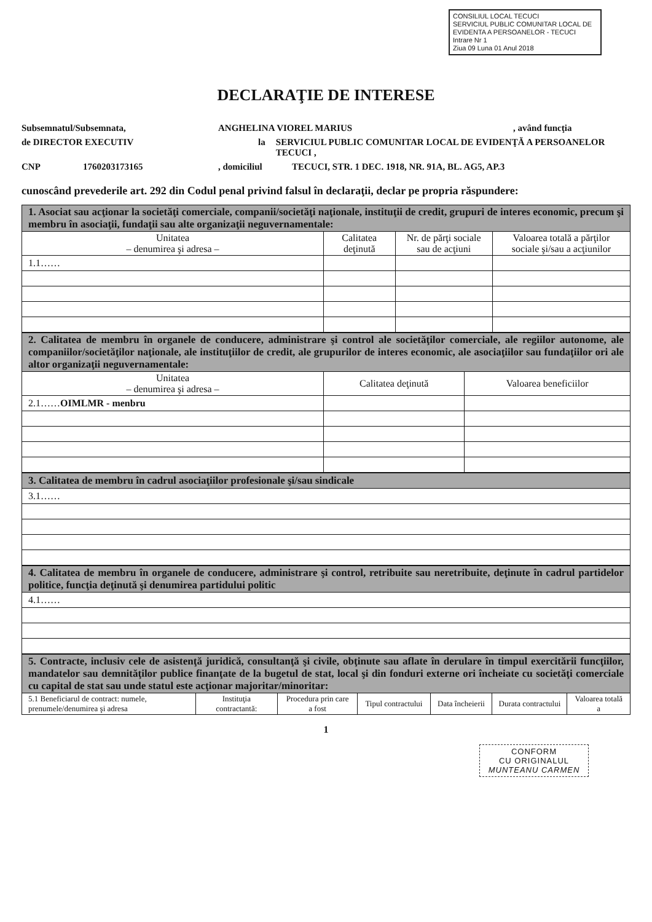CONSILIUL LOCAL TECUCI
SERVICIUL PUBLIC COMUNITAR LOCAL DE EVIDENTA A PERSOANELOR - TECUCI
Intrare Nr 1
Ziua 09 Luna 01 Anul 2018
DECLARAŢIE DE INTERESE
Subsemnatul/Subsemnata, ANGHELINA VIOREL MARIUS , având funcţia
de DIRECTOR EXECUTIV la SERVICIUL PUBLIC COMUNITAR LOCAL DE EVIDENŢĂ A PERSOANELOR TECUCI ,
CNP 1760203173165 , domiciliul TECUCI, STR. 1 DEC. 1918, NR. 91A, BL. AG5, AP.3
cunoscând prevederile art. 292 din Codul penal privind falsul în declaraţii, declar pe propria răspundere:
| 1. Asociat sau acţionar la societăţi comerciale, companii/societăţi naţionale, instituţii de credit, grupuri de interes economic, precum şi membru în asociaţii, fundaţii sau alte organizaţii neguvernamentale: | | | |
| Unitatea – denumirea şi adresa – | Calitatea deţinută | Nr. de părţi sociale sau de acţiuni | Valoarea totală a părţilor sociale şi/sau a acţiunilor |
| 1.1…… | | | |
| 2. Calitatea de membru în organele de conducere, administrare şi control ale societăţilor comerciale, ale regiilor autonome, ale companiilor/societăţilor naţionale, ale instituţiilor de credit, ale grupurilor de interes economic, ale asociaţiilor sau fundaţiilor ori ale altor organizaţii neguvernamentale: | | |
| Unitatea – denumirea şi adresa – | Calitatea deţinută | Valoarea beneficiilor |
| 2.1…… OIMLMR - menbru | | |
| 3. Calitatea de membru în cadrul asociaţiilor profesionale şi/sau sindicale |
| 3.1…… |
| 4. Calitatea de membru în organele de conducere, administrare şi control, retribuite sau neretribuite, deţinute în cadrul partidelor politice, funcţia deţinută şi denumirea partidului politic |
| 4.1…… |
| 5. Contracte, inclusiv cele de asistenţă juridică, consultanţă şi civile, obţinute sau aflate în derulare în timpul exercitării funcţiilor, mandatelor sau demnităţilor publice finanţate de la bugetul de stat, local şi din fonduri externe ori încheiate cu societăţi comerciale cu capital de stat sau unde statul este acţionar majoritar/minoritar: | | | | | | |
| 5.1 Beneficiarul de contract: numele, prenumele/denumirea şi adresa | Instituţia contractantă: | Procedura prin care a fost | Tipul contractului | Data încheierii | Durata contractului | Valoarea totală a |
1
CONFORM
CU ORIGINALUL
MUNTEANU CARMEN